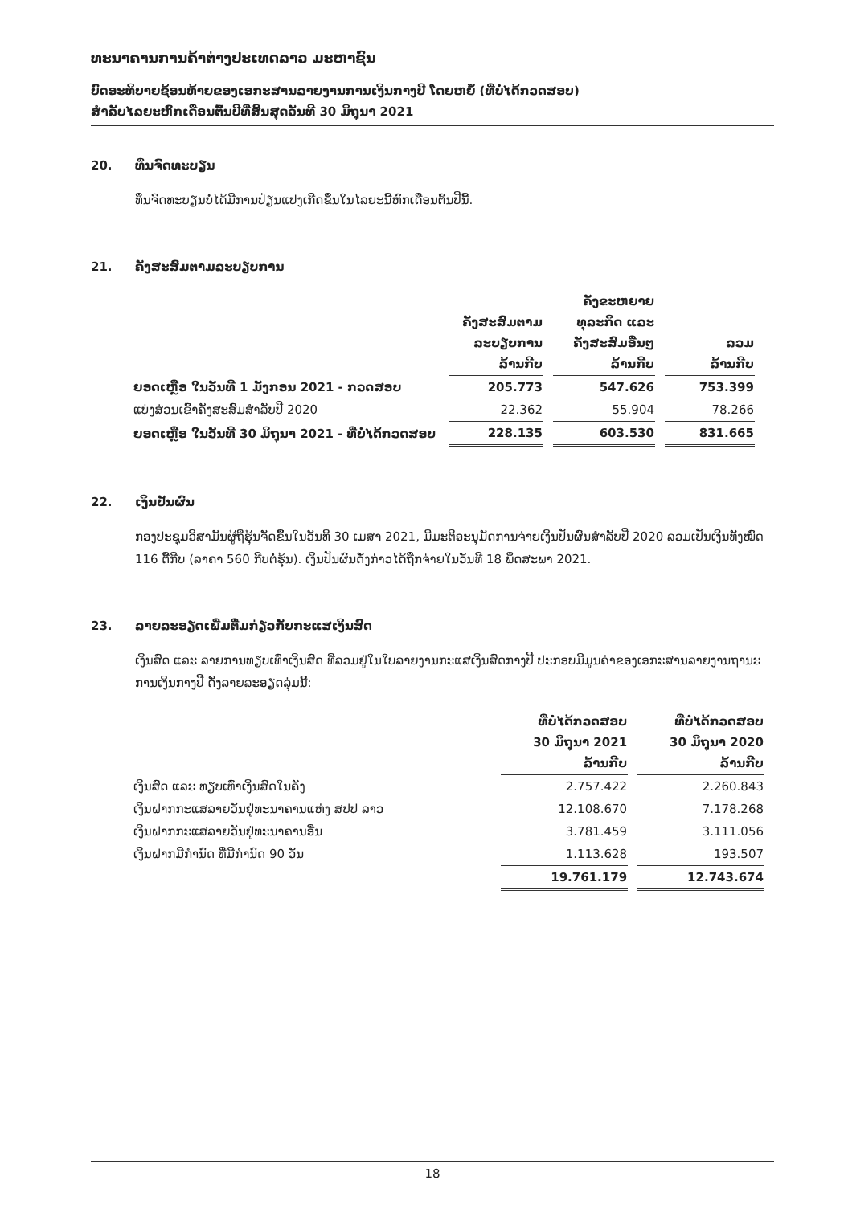ທະນາຄານການຄ້າຕ່າງປະເທດລາວ ມະຫາຊົນ
ບົດອະທິບາຍຊ້ອນທ້າຍຂອງເອກະສານລາຍງານການເງິນກາງປີ ໂດຍຫຍໍ້ (ທີ່ບໍ່ໄດ້ກວດສອບ)
ສໍາລັບໄລຍະຫົກເດືອນຕົ້ນປີທີ່ສິ້ນສຸດວັນທີ 30 ມິຖຸນາ 2021
20. ທຶນຈົດທະບຽນ
ທຶນຈົດທະບຽນບໍ່ໄດ້ມີການປ່ຽນແປງເກີດຂຶ້ນໃນໄລຍະນີ້ຫົກເດືອນຕົ້ນປີນີ້.
21. ຄັງສະສົມຕາມລະບຽບການ
| | ຄັງສະສົມຕາມ ລະບຽບການ ລ້ານກີບ | ຄັງຂະຫຍາຍ ທຸລະກິດ ແລະ ຄັງສະສົມອື່ນໆ ລ້ານກີບ | ລວມ ລ້ານກີບ |
| --- | --- | --- | --- |
| ຍອດເຫຼືອ ໃນວັນທີ 1 ມັງກອນ 2021 - ກວດສອບ | 205.773 | 547.626 | 753.399 |
| ແບ່ງສ່ວນເຂົ້າຄັງສະສົມສໍາລັບປີ 2020 | 22.362 | 55.904 | 78.266 |
| ຍອດເຫຼືອ ໃນວັນທີ 30 ມິຖຸນາ 2021 - ທີ່ບໍ່ໄດ້ກວດສອບ | 228.135 | 603.530 | 831.665 |
22. ເງິນປັນຜົນ
ກອງປະຊຸມວິສາມັນຜູ້ຖືຮຸ້ນຈັດຂຶ້ນໃນວັນທີ 30 ເມສາ 2021, ມີມະຕິອະນຸມັດການຈ່າຍເງິນປັນຜົນສໍາລັບປີ 2020 ລວມເປັນເງິນທັງໝົດ 116 ຕື້ກີບ (ລາຄາ 560 ກີບຕໍ່ຮຸ້ນ). ເງິນປັນຜົນດັ່ງກ່າວໄດ້ຖືກຈ່າຍໃນວັນທີ 18 ພຶດສະພາ 2021.
23. ລາຍລະອຽດເພີ່ມຕື່ມກ່ຽວກັບກະແສເງິນສົດ
ເງິນສົດ ແລະ ລາຍການທຽບເທົ່າເງິນສົດ ທີ່ລວມຢູ່ໃນໃບລາຍງານກະແສເງິນສົດກາງປີ ປະກອບມີມູນຄ່າຂອງເອກະສານລາຍງານຖານະການເງິນກາງປີ ດັ່ງລາຍລະອຽດລຸ່ມນີ້:
| | ທີ່ບໍ່ໄດ້ກວດສອບ 30 ມິຖຸນາ 2021 ລ້ານກີບ | ທີ່ບໍ່ໄດ້ກວດສອບ 30 ມິຖຸນາ 2020 ລ້ານກີບ |
| --- | --- | --- |
| ເງິນສົດ ແລະ ທຽບເທົ່າເງິນສົດໃນຄັງ | 2.757.422 | 2.260.843 |
| ເງິນຝາກກະແສລາຍວັນຢູ່ທະນາຄານແຫ່ງ ສປປ ລາວ | 12.108.670 | 7.178.268 |
| ເງິນຝາກກະແສລາຍວັນຢູ່ທະນາຄານອື່ນ | 3.781.459 | 3.111.056 |
| ເງິນຝາກມີກໍານົດ ທີ່ມີກໍານົດ 90 ວັນ | 1.113.628 | 193.507 |
| | 19.761.179 | 12.743.674 |
18